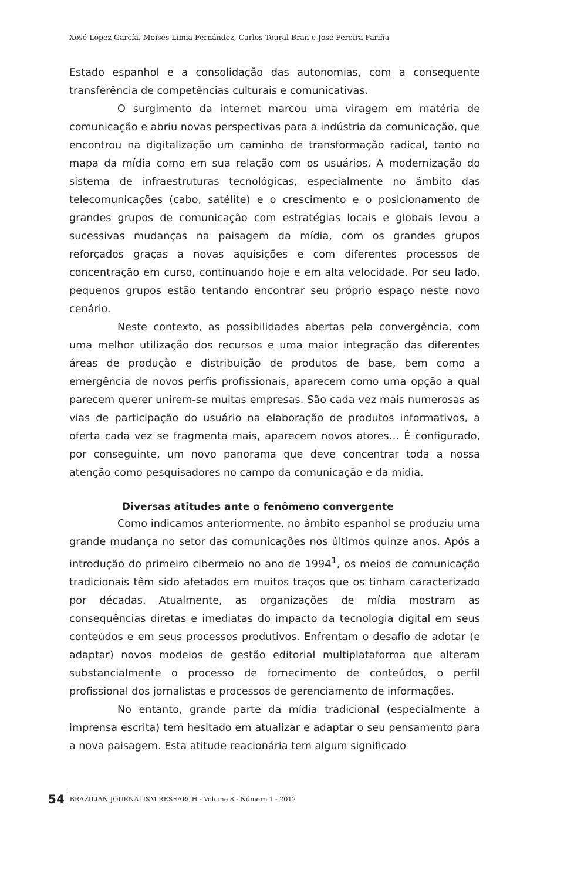Xosé López García, Moisés Limia Fernández, Carlos Toural Bran e José Pereira Fariña
Estado espanhol e a consolidação das autonomias, com a consequente transferência de competências culturais e comunicativas.
O surgimento da internet marcou uma viragem em matéria de comunicação e abriu novas perspectivas para a indústria da comunicação, que encontrou na digitalização um caminho de transformação radical, tanto no mapa da mídia como em sua relação com os usuários. A modernização do sistema de infraestruturas tecnológicas, especialmente no âmbito das telecomunicações (cabo, satélite) e o crescimento e o posicionamento de grandes grupos de comunicação com estratégias locais e globais levou a sucessivas mudanças na paisagem da mídia, com os grandes grupos reforçados graças a novas aquisições e com diferentes processos de concentração em curso, continuando hoje e em alta velocidade. Por seu lado, pequenos grupos estão tentando encontrar seu próprio espaço neste novo cenário.
Neste contexto, as possibilidades abertas pela convergência, com uma melhor utilização dos recursos e uma maior integração das diferentes áreas de produção e distribuição de produtos de base, bem como a emergência de novos perfis profissionais, aparecem como uma opção a qual parecem querer unirem-se muitas empresas. São cada vez mais numerosas as vias de participação do usuário na elaboração de produtos informativos, a oferta cada vez se fragmenta mais, aparecem novos atores… É configurado, por conseguinte, um novo panorama que deve concentrar toda a nossa atenção como pesquisadores no campo da comunicação e da mídia.
Diversas atitudes ante o fenômeno convergente
Como indicamos anteriormente, no âmbito espanhol se produziu uma grande mudança no setor das comunicações nos últimos quinze anos. Após a introdução do primeiro cibermeio no ano de 1994<sup>1</sup>, os meios de comunicação tradicionais têm sido afetados em muitos traços que os tinham caracterizado por décadas. Atualmente, as organizações de mídia mostram as consequências diretas e imediatas do impacto da tecnologia digital em seus conteúdos e em seus processos produtivos. Enfrentam o desafio de adotar (e adaptar) novos modelos de gestão editorial multiplataforma que alteram substancialmente o processo de fornecimento de conteúdos, o perfil profissional dos jornalistas e processos de gerenciamento de informações.
No entanto, grande parte da mídia tradicional (especialmente a imprensa escrita) tem hesitado em atualizar e adaptar o seu pensamento para a nova paisagem. Esta atitude reacionária tem algum significado
54 BRAZILIAN JOURNALISM RESEARCH - Volume 8 - Número 1 - 2012